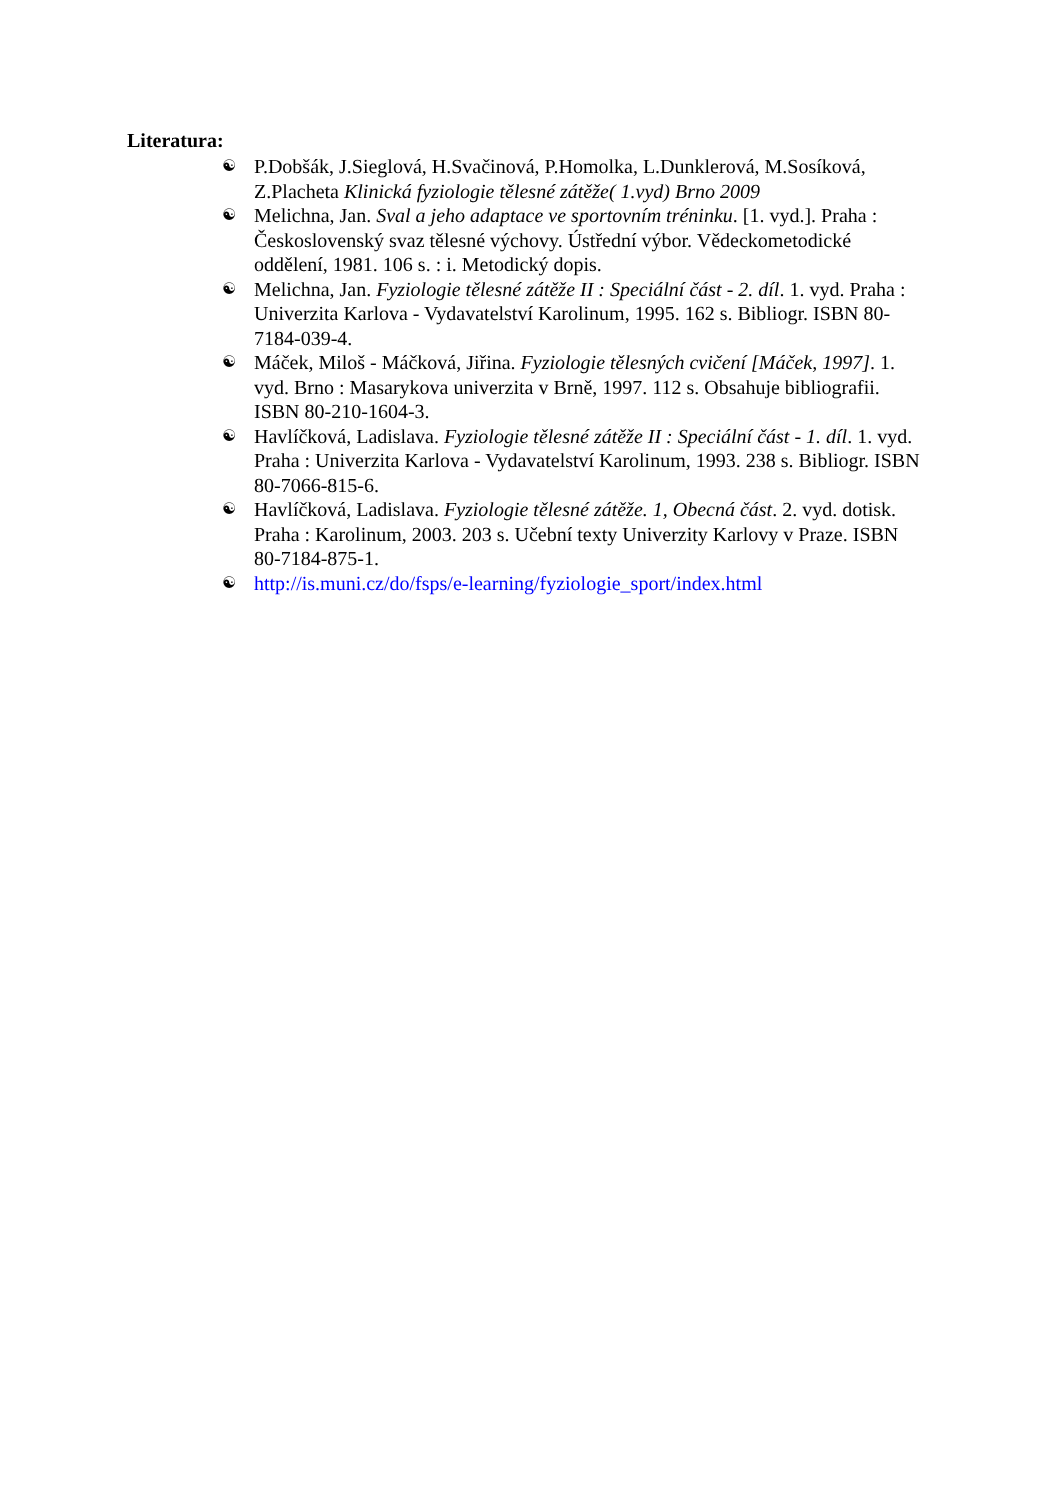Literatura:
☯ P.Dobšák, J.Sieglová, H.Svačinová, P.Homolka, L.Dunklerová, M.Sosíková, Z.Placheta Klinická fyziologie tělesné zátěže( 1.vyd) Brno 2009
☯ Melichna, Jan. Sval a jeho adaptace ve sportovním tréninku. [1. vyd.]. Praha : Československý svaz tělesné výchovy. Ústřední výbor. Vědeckometodické oddělení, 1981. 106 s. : i. Metodický dopis.
☯ Melichna, Jan. Fyziologie tělesné zátěže II : Speciální část - 2. díl. 1. vyd. Praha : Univerzita Karlova - Vydavatelství Karolinum, 1995. 162 s. Bibliogr. ISBN 80-7184-039-4.
☯ Máček, Miloš - Máčková, Jiřina. Fyziologie tělesných cvičení [Máček, 1997]. 1. vyd. Brno : Masarykova univerzita v Brně, 1997. 112 s. Obsahuje bibliografii. ISBN 80-210-1604-3.
☯ Havlíčková, Ladislava. Fyziologie tělesné zátěže II : Speciální část - 1. díl. 1. vyd. Praha : Univerzita Karlova - Vydavatelství Karolinum, 1993. 238 s. Bibliogr. ISBN 80-7066-815-6.
☯ Havlíčková, Ladislava. Fyziologie tělesné zátěže. 1, Obecná část. 2. vyd. dotisk. Praha : Karolinum, 2003. 203 s. Učební texty Univerzity Karlovy v Praze. ISBN 80-7184-875-1.
☯ http://is.muni.cz/do/fsps/e-learning/fyziologie_sport/index.html